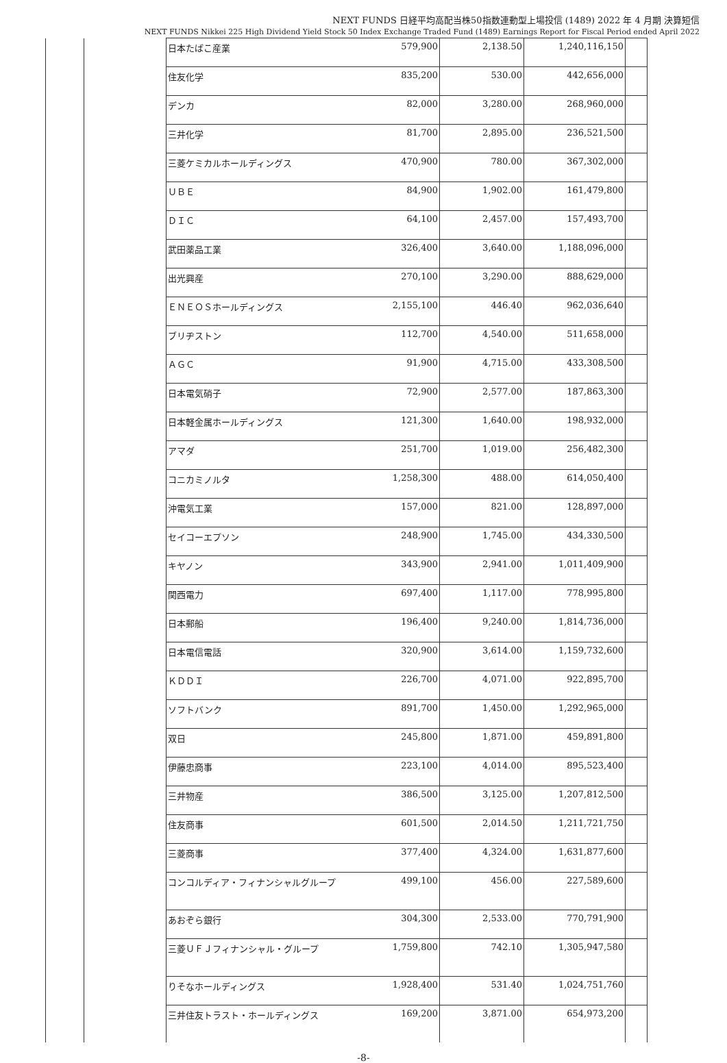NEXT FUNDS 日経平均高配当株50指数連動型上場投信 (1489) 2022 年 4 月期 決算短信
NEXT FUNDS Nikkei 225 High Dividend Yield Stock 50 Index Exchange Traded Fund (1489) Earnings Report for Fiscal Period ended April 2022
| | | 日本たばこ産業 | 579,900 | 2,138.50 | 1,240,116,150 | |
| | | 住友化学 | 835,200 | 530.00 | 442,656,000 | |
| | | デンカ | 82,000 | 3,280.00 | 268,960,000 | |
| | | 三井化学 | 81,700 | 2,895.00 | 236,521,500 | |
| | | 三菱ケミカルホールディングス | 470,900 | 780.00 | 367,302,000 | |
| | | ＵＢＥ | 84,900 | 1,902.00 | 161,479,800 | |
| | | ＤＩＣ | 64,100 | 2,457.00 | 157,493,700 | |
| | | 武田薬品工業 | 326,400 | 3,640.00 | 1,188,096,000 | |
| | | 出光興産 | 270,100 | 3,290.00 | 888,629,000 | |
| | | ＥＮＥＯＳホールディングス | 2,155,100 | 446.40 | 962,036,640 | |
| | | ブリヂストン | 112,700 | 4,540.00 | 511,658,000 | |
| | | ＡＧＣ | 91,900 | 4,715.00 | 433,308,500 | |
| | | 日本電気硝子 | 72,900 | 2,577.00 | 187,863,300 | |
| | | 日本軽金属ホールディングス | 121,300 | 1,640.00 | 198,932,000 | |
| | | アマダ | 251,700 | 1,019.00 | 256,482,300 | |
| | | コニカミノルタ | 1,258,300 | 488.00 | 614,050,400 | |
| | | 沖電気工業 | 157,000 | 821.00 | 128,897,000 | |
| | | セイコーエプソン | 248,900 | 1,745.00 | 434,330,500 | |
| | | キヤノン | 343,900 | 2,941.00 | 1,011,409,900 | |
| | | 関西電力 | 697,400 | 1,117.00 | 778,995,800 | |
| | | 日本郵船 | 196,400 | 9,240.00 | 1,814,736,000 | |
| | | 日本電信電話 | 320,900 | 3,614.00 | 1,159,732,600 | |
| | | ＫＤＤＩ | 226,700 | 4,071.00 | 922,895,700 | |
| | | ソフトバンク | 891,700 | 1,450.00 | 1,292,965,000 | |
| | | 双日 | 245,800 | 1,871.00 | 459,891,800 | |
| | | 伊藤忠商事 | 223,100 | 4,014.00 | 895,523,400 | |
| | | 三井物産 | 386,500 | 3,125.00 | 1,207,812,500 | |
| | | 住友商事 | 601,500 | 2,014.50 | 1,211,721,750 | |
| | | 三菱商事 | 377,400 | 4,324.00 | 1,631,877,600 | |
| | | コンコルディア・フィナンシャルグループ | 499,100 | 456.00 | 227,589,600 | |
| | | あおぞら銀行 | 304,300 | 2,533.00 | 770,791,900 | |
| | | 三菱ＵＦＪフィナンシャル・グループ | 1,759,800 | 742.10 | 1,305,947,580 | |
| | | りそなホールディングス | 1,928,400 | 531.40 | 1,024,751,760 | |
| | | 三井住友トラスト・ホールディングス | 169,200 | 3,871.00 | 654,973,200 | |
-8-